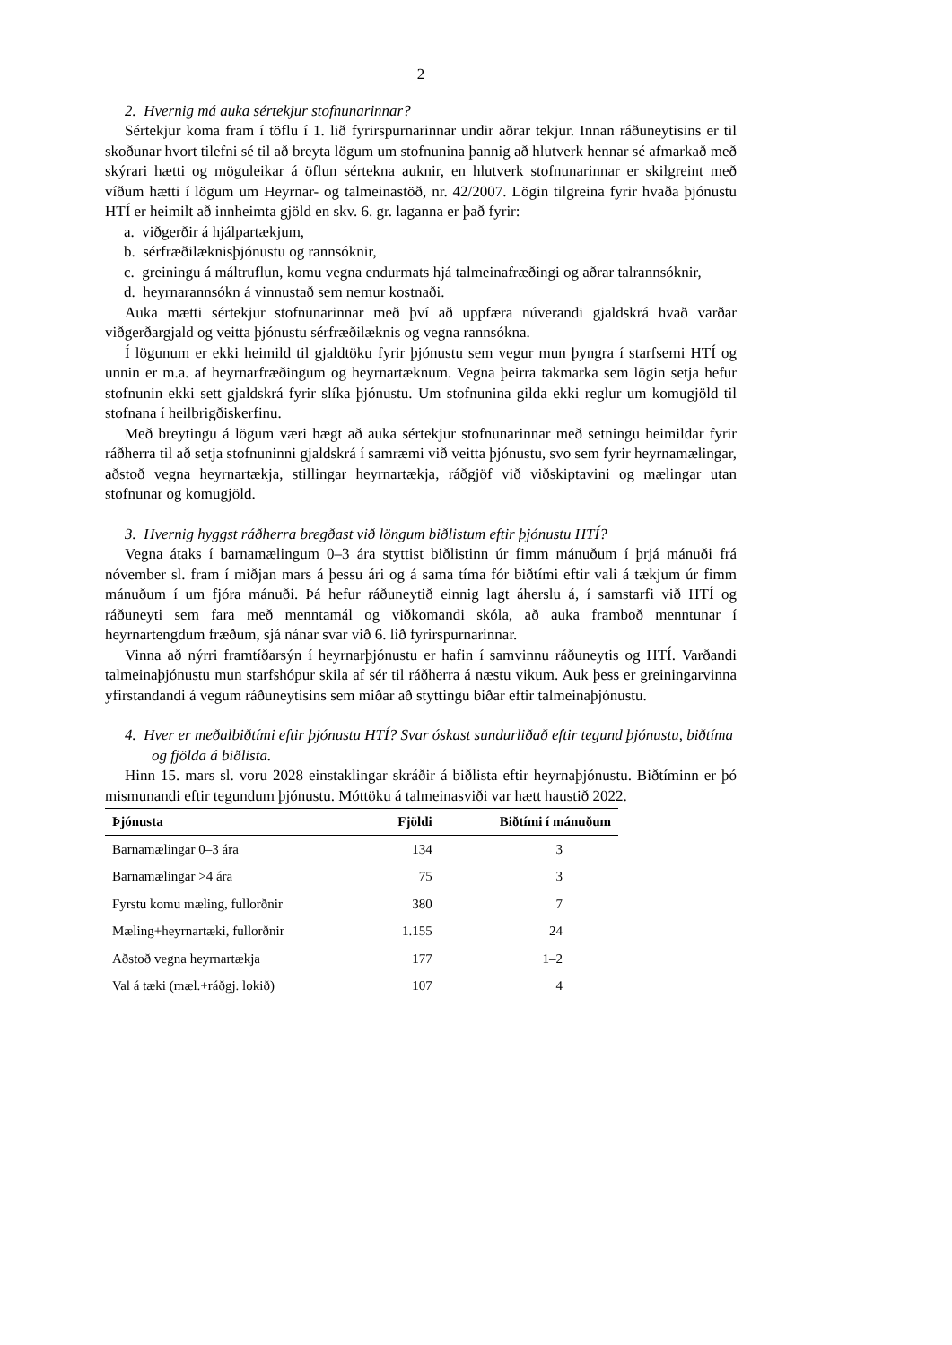2
2. Hvernig má auka sértekjur stofnunarinnar?
Sértekjur koma fram í töflu í 1. lið fyrirspurnarinnar undir aðrar tekjur. Innan ráðuneytisins er til skoðunar hvort tilefni sé til að breyta lögum um stofnunina þannig að hlutverk hennar sé afmarkað með skýrari hætti og möguleikar á öflun sértekna auknir, en hlutverk stofnunarinnar er skilgreint með víðum hætti í lögum um Heyrnar- og talmeinastöð, nr. 42/2007. Lögin tilgreina fyrir hvaða þjónustu HTÍ er heimilt að innheimta gjöld en skv. 6. gr. laganna er það fyrir:
a. viðgerðir á hjálpartækjum,
b. sérfræðilæknisþjónustu og rannsóknir,
c. greiningu á máltruflun, komu vegna endurmats hjá talmeinafræðingi og aðrar talrannsóknir,
d. heyrnarannsókn á vinnustað sem nemur kostnaði.
Auka mætti sértekjur stofnunarinnar með því að uppfæra núverandi gjaldskrá hvað varðar viðgerðargjald og veitta þjónustu sérfræðilæknis og vegna rannsókna.
Í lögunum er ekki heimild til gjaldtöku fyrir þjónustu sem vegur mun þyngra í starfsemi HTÍ og unnin er m.a. af heyrnarfræðingum og heyrnartæknum. Vegna þeirra takmarka sem lögin setja hefur stofnunin ekki sett gjaldskrá fyrir slíka þjónustu. Um stofnunina gilda ekki reglur um komugjöld til stofnana í heilbrigðiskerfinu.
Með breytingu á lögum væri hægt að auka sértekjur stofnunarinnar með setningu heimildar fyrir ráðherra til að setja stofnuninni gjaldskrá í samræmi við veitta þjónustu, svo sem fyrir heyrnamælingar, aðstoð vegna heyrnartækja, stillingar heyrnartækja, ráðgjöf við viðskiptavini og mælingar utan stofnunar og komugjöld.
3. Hvernig hyggst ráðherra bregðast við löngum biðlistum eftir þjónustu HTÍ?
Vegna átaks í barnamælingum 0–3 ára styttist biðlistinn úr fimm mánuðum í þrjá mánuði frá nóvember sl. fram í miðjan mars á þessu ári og á sama tíma fór biðtími eftir vali á tækjum úr fimm mánuðum í um fjóra mánuði. Þá hefur ráðuneytið einnig lagt áherslu á, í samstarfi við HTÍ og ráðuneyti sem fara með menntamál og viðkomandi skóla, að auka framboð menntunar í heyrnartengdum fræðum, sjá nánar svar við 6. lið fyrirspurnarinnar.
Vinna að nýrri framtíðarsýn í heyrnarþjónustu er hafin í samvinnu ráðuneytis og HTÍ. Varðandi talmeinaþjónustu mun starfshópur skila af sér til ráðherra á næstu vikum. Auk þess er greiningarvinna yfirstandandi á vegum ráðuneytisins sem miðar að styttingu biðar eftir talmeinaþjónustu.
4. Hver er meðalbiðtími eftir þjónustu HTÍ? Svar óskast sundurliðað eftir tegund þjónustu, biðtíma og fjölda á biðlista.
Hinn 15. mars sl. voru 2028 einstaklingar skráðir á biðlista eftir heyrnaþjónustu. Biðtíminn er þó mismunandi eftir tegundum þjónustu. Móttöku á talmeinasviði var hætt haustið 2022.
| Þjónusta | Fjöldi | Biðtími í mánuðum |
| --- | --- | --- |
| Barnamælingar 0–3 ára | 134 | 3 |
| Barnamælingar >4 ára | 75 | 3 |
| Fyrstu komu mæling, fullorðnir | 380 | 7 |
| Mæling+heyrnartæki, fullorðnir | 1.155 | 24 |
| Aðstoð vegna heyrnartækja | 177 | 1–2 |
| Val á tæki (mæl.+ráðgj. lokið) | 107 | 4 |